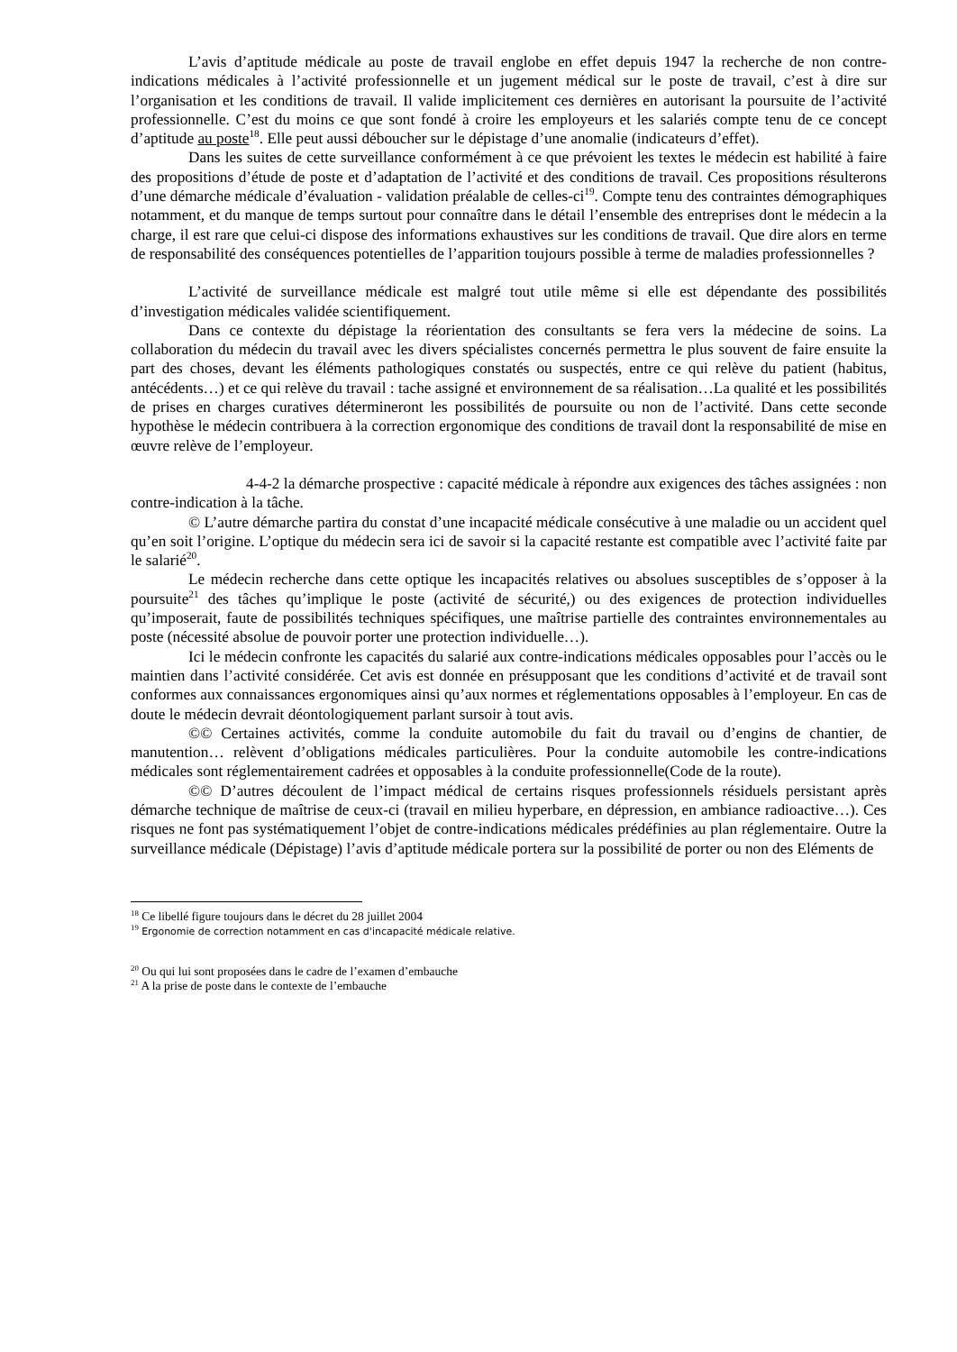L’avis d’aptitude médicale au poste de travail englobe en effet depuis 1947 la recherche de non contre-indications médicales à l’activité professionnelle et un jugement médical sur le poste de travail, c’est à dire sur l’organisation et les conditions de travail. Il valide implicitement ces dernières en autorisant la poursuite de l’activité professionnelle. C’est du moins ce que sont fondé à croire les employeurs et les salariés compte tenu de ce concept d’aptitude au poste<sup>18</sup>. Elle peut aussi déboucher sur le dépistage d’une anomalie (indicateurs d’effet).
Dans les suites de cette surveillance conformément à ce que prévoient les textes le médecin est habilité à faire des propositions d’étude de poste et d’adaptation de l’activité et des conditions de travail. Ces propositions résulterons d’une démarche médicale d’évaluation - validation préalable de celles-ci<sup>19</sup>. Compte tenu des contraintes démographiques notamment, et du manque de temps surtout pour connaître dans le détail l’ensemble des entreprises dont le médecin a la charge, il est rare que celui-ci dispose des informations exhaustives sur les conditions de travail. Que dire alors en terme de responsabilité des conséquences potentielles de l’apparition toujours possible à terme de maladies professionnelles ?
L’activité de surveillance médicale est malgré tout utile même si elle est dépendante des possibilités d’investigation médicales validée scientifiquement.
Dans ce contexte du dépistage la réorientation des consultants se fera vers la médecine de soins. La collaboration du médecin du travail avec les divers spécialistes concernés permettra le plus souvent de faire ensuite la part des choses, devant les éléments pathologiques constatés ou suspectés, entre ce qui relève du patient (habitus, antécédents…) et ce qui relève du travail : tache assigné et environnement de sa réalisation…La qualité et les possibilités de prises en charges curatives détermineront les possibilités de poursuite ou non de l’activité. Dans cette seconde hypothèse le médecin contribuera à la correction ergonomique des conditions de travail dont la responsabilité de mise en œuvre relève de l’employeur.
4-4-2 la démarche prospective : capacité médicale à répondre aux exigences des tâches assignées : non contre-indication à la tâche.
© L’autre démarche partira du constat d’une incapacité médicale consécutive à une maladie ou un accident quel qu’en soit l’origine. L’optique du médecin sera ici de savoir si la capacité restante est compatible avec l’activité faite par le salarié<sup>20</sup>.
Le médecin recherche dans cette optique les incapacités relatives ou absolues susceptibles de s’opposer à la poursuite<sup>21</sup> des tâches qu’implique le poste (activité de sécurité,) ou des exigences de protection individuelles qu’imposerait, faute de possibilités techniques spécifiques, une maîtrise partielle des contraintes environnementales au poste (nécessité absolue de pouvoir porter une protection individuelle…).
Ici le médecin confronte les capacités du salarié aux contre-indications médicales opposables pour l’accès ou le maintien dans l’activité considérée. Cet avis est donnée en présupposant que les conditions d’activité et de travail sont conformes aux connaissances ergonomiques ainsi qu’aux normes et réglementations opposables à l’employeur. En cas de doute le médecin devrait déontologiquement parlant sursoir à tout avis.
©© Certaines activités, comme la conduite automobile du fait du travail ou d’engins de chantier, de manutention… relèvent d’obligations médicales particulières. Pour la conduite automobile les contre-indications médicales sont réglementairement cadrées et opposables à la conduite professionnelle(Code de la route).
©© D’autres découlent de l’impact médical de certains risques professionnels résiduels persistant après démarche technique de maîtrise de ceux-ci (travail en milieu hyperbare, en dépression, en ambiance radioactive…). Ces risques ne font pas systématiquement l’objet de contre-indications médicales prédéfinies au plan réglementaire. Outre la surveillance médicale (Dépistage) l’avis d’aptitude médicale portera sur la possibilité de porter ou non des Eléments de
<sup>18</sup> Ce libellé figure toujours dans le décret du 28 juillet 2004
<sup>19</sup> Ergonomie de correction notamment en cas d'incapacité médicale relative.
<sup>20</sup> Ou qui lui sont proposées dans le cadre de l’examen d’embauche
<sup>21</sup> A la prise de poste dans le contexte de l’embauche